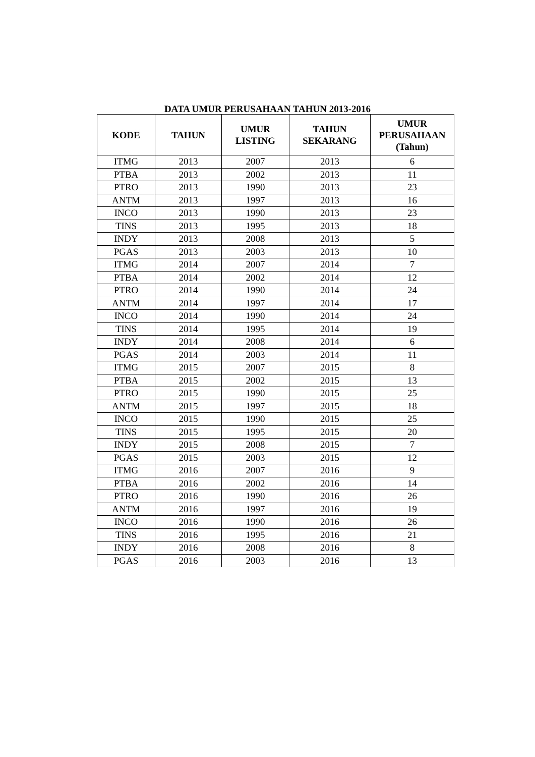DATA UMUR PERUSAHAAN TAHUN 2013-2016
| KODE | TAHUN | UMUR LISTING | TAHUN SEKARANG | UMUR PERUSAHAAN (Tahun) |
| --- | --- | --- | --- | --- |
| ITMG | 2013 | 2007 | 2013 | 6 |
| PTBA | 2013 | 2002 | 2013 | 11 |
| PTRO | 2013 | 1990 | 2013 | 23 |
| ANTM | 2013 | 1997 | 2013 | 16 |
| INCO | 2013 | 1990 | 2013 | 23 |
| TINS | 2013 | 1995 | 2013 | 18 |
| INDY | 2013 | 2008 | 2013 | 5 |
| PGAS | 2013 | 2003 | 2013 | 10 |
| ITMG | 2014 | 2007 | 2014 | 7 |
| PTBA | 2014 | 2002 | 2014 | 12 |
| PTRO | 2014 | 1990 | 2014 | 24 |
| ANTM | 2014 | 1997 | 2014 | 17 |
| INCO | 2014 | 1990 | 2014 | 24 |
| TINS | 2014 | 1995 | 2014 | 19 |
| INDY | 2014 | 2008 | 2014 | 6 |
| PGAS | 2014 | 2003 | 2014 | 11 |
| ITMG | 2015 | 2007 | 2015 | 8 |
| PTBA | 2015 | 2002 | 2015 | 13 |
| PTRO | 2015 | 1990 | 2015 | 25 |
| ANTM | 2015 | 1997 | 2015 | 18 |
| INCO | 2015 | 1990 | 2015 | 25 |
| TINS | 2015 | 1995 | 2015 | 20 |
| INDY | 2015 | 2008 | 2015 | 7 |
| PGAS | 2015 | 2003 | 2015 | 12 |
| ITMG | 2016 | 2007 | 2016 | 9 |
| PTBA | 2016 | 2002 | 2016 | 14 |
| PTRO | 2016 | 1990 | 2016 | 26 |
| ANTM | 2016 | 1997 | 2016 | 19 |
| INCO | 2016 | 1990 | 2016 | 26 |
| TINS | 2016 | 1995 | 2016 | 21 |
| INDY | 2016 | 2008 | 2016 | 8 |
| PGAS | 2016 | 2003 | 2016 | 13 |